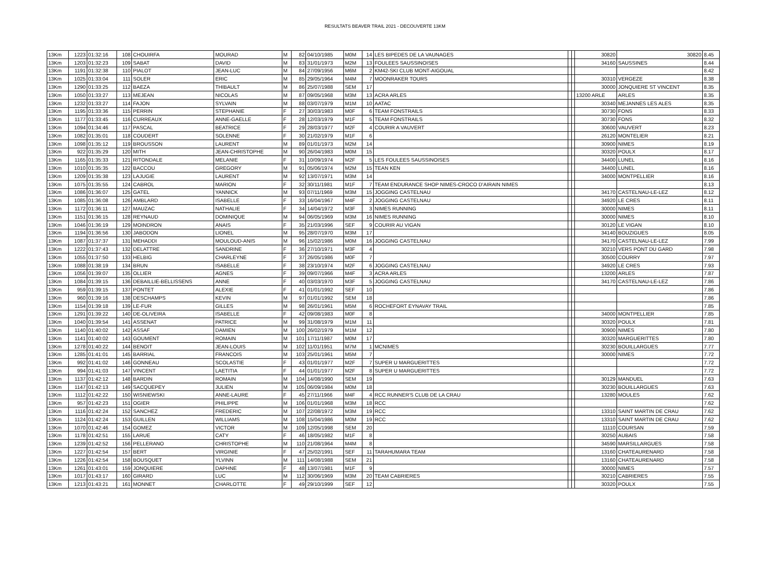RESULTATS BEAVER TRAIL 2021 - DECOUVERTE 13KM
| 13Km | 1223 | 01:32:16 | 108 | CHOUIRFA | MOURAD | M | 82 | 04/10/1985 | M0M | 14 | LES BIPEDES DE LA VAUNAGES | | | 30820 | 30820 | 8.45 |
| 13Km | 1203 | 01:32:23 | 109 | SABAT | DAVID | M | 83 | 31/01/1973 | M2M | 13 | FOULEES SAUSSINOISES | | | 34160 | SAUSSINES | 8.44 |
| 13Km | 1191 | 01:32:38 | 110 | PIALOT | JEAN-LUC | M | 84 | 27/09/1956 | M6M | 2 | KM42-SKI CLUB MONT-AIGOUAL | | | | | 8.42 |
| 13Km | 1025 | 01:33:04 | 111 | SOLER | ERIC | M | 85 | 29/05/1964 | M4M | 7 | MOONRAKER TOURS | | | 30310 | VERGEZE | 8.38 |
| 13Km | 1290 | 01:33:25 | 112 | BAEZA | THIBAULT | M | 86 | 25/07/1988 | SEM | 17 | | | | 30000 | JONQUIERE ST VINCENT | 8.35 |
| 13Km | 1050 | 01:33:27 | 113 | MEJEAN | NICOLAS | M | 87 | 09/05/1968 | M3M | 13 | ACRA ARLES | | | 13200 ARLE | ARLES | 8.35 |
| 13Km | 1232 | 01:33:27 | 114 | FAJON | SYLVAIN | M | 88 | 03/07/1979 | M1M | 10 | AATAC | | | 30340 | MEJANNES LES ALES | 8.35 |
| 13Km | 1195 | 01:33:36 | 115 | PERRIN | STEPHANIE | F | 27 | 30/03/1983 | M0F | 6 | TEAM FONSTRAILS | | | 30730 | FONS | 8.33 |
| 13Km | 1177 | 01:33:45 | 116 | CURREAUX | ANNE-GAELLE | F | 28 | 12/03/1979 | M1F | 5 | TEAM FONSTRAILS | | | 30730 | FONS | 8.32 |
| 13Km | 1094 | 01:34:46 | 117 | PASCAL | BEATRICE | F | 29 | 28/03/1977 | M2F | 4 | COURIR A VAUVERT | | | 30600 | VAUVERT | 8.23 |
| 13Km | 1082 | 01:35:01 | 118 | COUDERT | SOLENNE | F | 30 | 21/02/1979 | M1F | 6 | | | | 26120 | MONTELIER | 8.21 |
| 13Km | 1098 | 01:35:12 | 119 | BROUSSON | LAURENT | M | 89 | 01/01/1973 | M2M | 14 | | | | 30900 | NIMES | 8.19 |
| 13Km | 922 | 01:35:29 | 120 | MITH | JEAN-CHRISTOPHE | M | 90 | 26/04/1983 | M0M | 15 | | | | 30320 | POULX | 8.17 |
| 13Km | 1165 | 01:35:33 | 121 | RITONDALE | MELANIE | F | 31 | 10/09/1974 | M2F | 5 | LES FOULEES SAUSSINOISES | | | 34400 | LUNEL | 8.16 |
| 13Km | 1010 | 01:35:35 | 122 | BACCOU | GREGORY | M | 91 | 05/06/1974 | M2M | 15 | TEAN KEN | | | 34400 | LUNEL | 8.16 |
| 13Km | 1209 | 01:35:38 | 123 | LAJUGIE | LAURENT | M | 92 | 13/07/1971 | M3M | 14 | | | | 34000 | MONTPELLIER | 8.16 |
| 13Km | 1075 | 01:35:55 | 124 | CABROL | MARION | F | 32 | 30/11/1981 | M1F | 7 | TEAM ENDURANCE SHOP NIMES-CROCO D'AIRAIN NIMES | | | | | 8.13 |
| 13Km | 1086 | 01:36:07 | 125 | GATEL | YANNICK | M | 93 | 07/11/1969 | M3M | 15 | JOGGING CASTELNAU | | | 34170 | CASTELNAU-LE-LEZ | 8.12 |
| 13Km | 1085 | 01:36:08 | 126 | AMBLARD | ISABELLE | F | 33 | 16/04/1967 | M4F | 2 | JOGGING CASTELNAU | | | 34920 | LE CRES | 8.11 |
| 13Km | 1172 | 01:36:11 | 127 | MAUZAC | NATHALIE | F | 34 | 14/04/1972 | M3F | 3 | NIMES RUNNING | | | 30000 | NIMES | 8.11 |
| 13Km | 1151 | 01:36:15 | 128 | REYNAUD | DOMINIQUE | M | 94 | 06/05/1969 | M3M | 16 | NIMES RUNNING | | | 30000 | NIMES | 8.10 |
| 13Km | 1046 | 01:36:19 | 129 | MOINDRON | ANAIS | F | 35 | 21/03/1996 | SEF | 9 | COURIR AU VIGAN | | | 30120 | LE VIGAN | 8.10 |
| 13Km | 1194 | 01:36:56 | 130 | JABODON | LIONEL | M | 95 | 28/07/1970 | M3M | 17 | | | | 34140 | BOUZIGUES | 8.05 |
| 13Km | 1087 | 01:37:37 | 131 | MEHADDI | MOULOUD-ANIS | M | 96 | 15/02/1986 | M0M | 16 | JOGGING CASTELNAU | | | 34170 | CASTELNAU-LE-LEZ | 7.99 |
| 13Km | 1222 | 01:37:43 | 132 | DELATTRE | SANDRINE | F | 36 | 27/10/1971 | M3F | 4 | | | | 30210 | VERS PONT DU GARD | 7.98 |
| 13Km | 1055 | 01:37:50 | 133 | HELBIG | CHARLEYNE | F | 37 | 26/05/1986 | M0F | 7 | | | | 30500 | COURRY | 7.97 |
| 13Km | 1088 | 01:38:19 | 134 | BRUN | ISABELLE | F | 38 | 23/10/1974 | M2F | 6 | JOGGING CASTELNAU | | | 34920 | LE CRES | 7.93 |
| 13Km | 1056 | 01:39:07 | 135 | OLLIER | AGNES | F | 39 | 09/07/1966 | M4F | 3 | ACRA ARLES | | | 13200 | ARLES | 7.87 |
| 13Km | 1084 | 01:39:15 | 136 | DEBAILLIE-BELLISSENS | ANNE | F | 40 | 03/03/1970 | M3F | 5 | JOGGING CASTELNAU | | | 34170 | CASTELNAU-LE-LEZ | 7.86 |
| 13Km | 959 | 01:39:15 | 137 | PONTET | ALEXIE | F | 41 | 01/01/1992 | SEF | 10 | | | | | | 7.86 |
| 13Km | 960 | 01:39:16 | 138 | DESCHAMPS | KEVIN | M | 97 | 01/01/1992 | SEM | 18 | | | | | | 7.86 |
| 13Km | 1154 | 01:39:18 | 139 | LE-FUR | GILLES | M | 98 | 26/01/1961 | M5M | 6 | ROCHEFORT EYNAVAY TRAIL | | | | | 7.85 |
| 13Km | 1291 | 01:39:22 | 140 | DE-OLIVEIRA | ISABELLE | F | 42 | 09/08/1983 | M0F | 8 | | | | 34000 | MONTPELLIER | 7.85 |
| 13Km | 1040 | 01:39:54 | 141 | ASSENAT | PATRICE | M | 99 | 31/08/1979 | M1M | 11 | | | | 30320 | POULX | 7.81 |
| 13Km | 1140 | 01:40:02 | 142 | ASSAF | DAMIEN | M | 100 | 26/02/1979 | M1M | 12 | | | | 30900 | NIMES | 7.80 |
| 13Km | 1141 | 01:40:02 | 143 | GOUMENT | ROMAIN | M | 101 | 17/11/1987 | M0M | 17 | | | | 30320 | MARGUERITTES | 7.80 |
| 13Km | 1278 | 01:40:22 | 144 | BENOIT | JEAN-LOUIS | M | 102 | 11/01/1951 | M7M | 1 | MCNIMES | | | 30230 | BOUILLARGUES | 7.77 |
| 13Km | 1285 | 01:41:01 | 145 | BARRIAL | FRANCOIS | M | 103 | 25/01/1961 | M5M | 7 | | | | 30000 | NIMES | 7.72 |
| 13Km | 992 | 01:41:02 | 146 | GONNEAU | SCOLASTIE | F | 43 | 01/01/1977 | M2F | 7 | SUPER U MARGUERITTES | | | | | 7.72 |
| 13Km | 994 | 01:41:03 | 147 | VINCENT | LAETITIA | F | 44 | 01/01/1977 | M2F | 8 | SUPER U MARGUERITTES | | | | | 7.72 |
| 13Km | 1137 | 01:42:12 | 148 | BARDIN | ROMAIN | M | 104 | 14/08/1990 | SEM | 19 | | | | 30129 | MANDUEL | 7.63 |
| 13Km | 1147 | 01:42:13 | 149 | SACQUEPEY | JULIEN | M | 105 | 06/09/1984 | M0M | 18 | | | | 30230 | BOUILLARGUES | 7.63 |
| 13Km | 1112 | 01:42:22 | 150 | WISNIEWSKI | ANNE-LAURE | F | 45 | 27/11/1966 | M4F | 4 | RCC RUNNER'S CLUB DE LA CRAU | | | 13280 | MOULES | 7.62 |
| 13Km | 957 | 01:42:23 | 151 | OGIER | PHILIPPE | M | 106 | 01/01/1968 | M3M | 18 | RCC | | | | | 7.62 |
| 13Km | 1116 | 01:42:24 | 152 | SANCHEZ | FREDERIC | M | 107 | 22/08/1972 | M3M | 19 | RCC | | | 13310 | SAINT MARTIN DE CRAU | 7.62 |
| 13Km | 1124 | 01:42:24 | 153 | GUILLEN | WILLIAMS | M | 108 | 15/04/1986 | M0M | 19 | RCC | | | 13310 | SAINT MARTIN DE CRAU | 7.62 |
| 13Km | 1070 | 01:42:46 | 154 | GOMEZ | VICTOR | M | 109 | 12/05/1998 | SEM | 20 | | | | 11110 | COURSAN | 7.59 |
| 13Km | 1178 | 01:42:51 | 155 | LARUE | CATY | F | 46 | 18/05/1982 | M1F | 8 | | | | 30250 | AUBAIS | 7.58 |
| 13Km | 1239 | 01:42:52 | 156 | PELLERANO | CHRISTOPHE | M | 110 | 21/08/1964 | M4M | 8 | | | | 34590 | MARSILLARGUES | 7.58 |
| 13Km | 1227 | 01:42:54 | 157 | BERT | VIRGINIE | F | 47 | 25/02/1991 | SEF | 11 | TARAHUMARA TEAM | | | 13160 | CHATEAURENARD | 7.58 |
| 13Km | 1226 | 01:42:54 | 158 | BOUSQUET | YLVINN | M | 111 | 14/08/1988 | SEM | 21 | | | | 13160 | CHATEAURENARD | 7.58 |
| 13Km | 1261 | 01:43:01 | 159 | JONQUIERE | DAPHNE | F | 48 | 13/07/1981 | M1F | 9 | | | | 30000 | NIMES | 7.57 |
| 13Km | 1017 | 01:43:17 | 160 | GIRARD | LUC | M | 112 | 30/06/1969 | M3M | 20 | TEAM CABRIERES | | | 30210 | CABRIERES | 7.55 |
| 13Km | 1213 | 01:43:21 | 161 | MONNET | CHARLOTTE | F | 49 | 29/10/1999 | SEF | 12 | | | | 30320 | POULX | 7.55 |